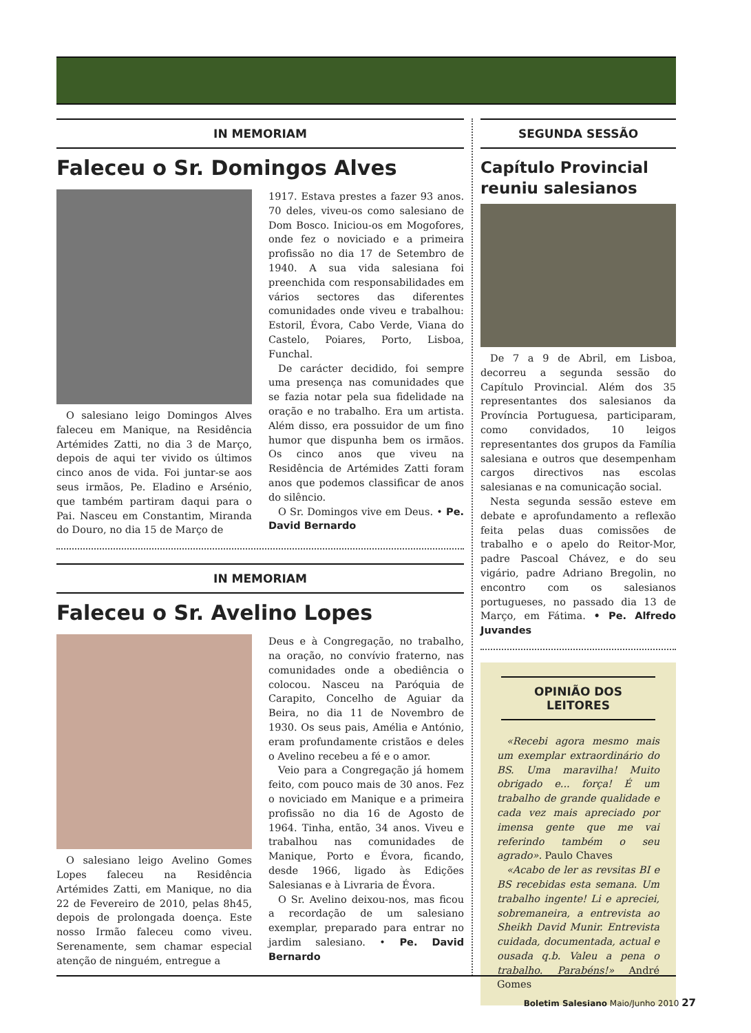IN MEMORIAM
Faleceu o Sr. Domingos Alves
O salesiano leigo Domingos Alves faleceu em Manique, na Residência Artémides Zatti, no dia 3 de Março, depois de aqui ter vivido os últimos cinco anos de vida. Foi juntar-se aos seus irmãos, Pe. Eladino e Arsénio, que também partiram daqui para o Pai. Nasceu em Constantim, Miranda do Douro, no dia 15 de Março de
1917. Estava prestes a fazer 93 anos. 70 deles, viveu-os como salesiano de Dom Bosco. Iniciou-os em Mogofores, onde fez o noviciado e a primeira profissão no dia 17 de Setembro de 1940. A sua vida salesiana foi preenchida com responsabilidades em vários sectores das diferentes comunidades onde viveu e trabalhou: Estoril, Évora, Cabo Verde, Viana do Castelo, Poiares, Porto, Lisboa, Funchal.
De carácter decidido, foi sempre uma presença nas comunidades que se fazia notar pela sua fidelidade na oração e no trabalho. Era um artista. Além disso, era possuidor de um fino humor que dispunha bem os irmãos. Os cinco anos que viveu na Residência de Artémides Zatti foram anos que podemos classificar de anos do silêncio.
O Sr. Domingos vive em Deus. • Pe. David Bernardo
IN MEMORIAM
Faleceu o Sr. Avelino Lopes
O salesiano leigo Avelino Gomes Lopes faleceu na Residência Artémides Zatti, em Manique, no dia 22 de Fevereiro de 2010, pelas 8h45, depois de prolongada doença. Este nosso Irmão faleceu como viveu. Serenamente, sem chamar especial atenção de ninguém, entregue a
Deus e à Congregação, no trabalho, na oração, no convívio fraterno, nas comunidades onde a obediência o colocou. Nasceu na Paróquia de Carapito, Concelho de Aguiar da Beira, no dia 11 de Novembro de 1930. Os seus pais, Amélia e António, eram profundamente cristãos e deles o Avelino recebeu a fé e o amor.
Veio para a Congregação já homem feito, com pouco mais de 30 anos. Fez o noviciado em Manique e a primeira profissão no dia 16 de Agosto de 1964. Tinha, então, 34 anos. Viveu e trabalhou nas comunidades de Manique, Porto e Évora, ficando, desde 1966, ligado às Edições Salesianas e à Livraria de Évora.
O Sr. Avelino deixou-nos, mas ficou a recordação de um salesiano exemplar, preparado para entrar no jardim salesiano. • Pe. David Bernardo
SEGUNDA SESSÃO
Capítulo Provincial reuniu salesianos
De 7 a 9 de Abril, em Lisboa, decorreu a segunda sessão do Capítulo Provincial. Além dos 35 representantes dos salesianos da Província Portuguesa, participaram, como convidados, 10 leigos representantes dos grupos da Família salesiana e outros que desempenham cargos directivos nas escolas salesianas e na comunicação social.
Nesta segunda sessão esteve em debate e aprofundamento a reflexão feita pelas duas comissões de trabalho e o apelo do Reitor-Mor, padre Pascoal Chávez, e do seu vigário, padre Adriano Bregolin, no encontro com os salesianos portugueses, no passado dia 13 de Março, em Fátima. • Pe. Alfredo Juvandes
OPINIÃO DOS LEITORES
«Recebi agora mesmo mais um exemplar extraordinário do BS. Uma maravilha! Muito obrigado e... força! É um trabalho de grande qualidade e cada vez mais apreciado por imensa gente que me vai referindo também o seu agrado». Paulo Chaves
«Acabo de ler as revsitas BI e BS recebidas esta semana. Um trabalho ingente! Li e apreciei, sobremaneira, a entrevista ao Sheikh David Munir. Entrevista cuidada, documentada, actual e ousada q.b. Valeu a pena o trabalho. Parabéns!» André Gomes
Boletim Salesiano Maio/Junho 2010 27